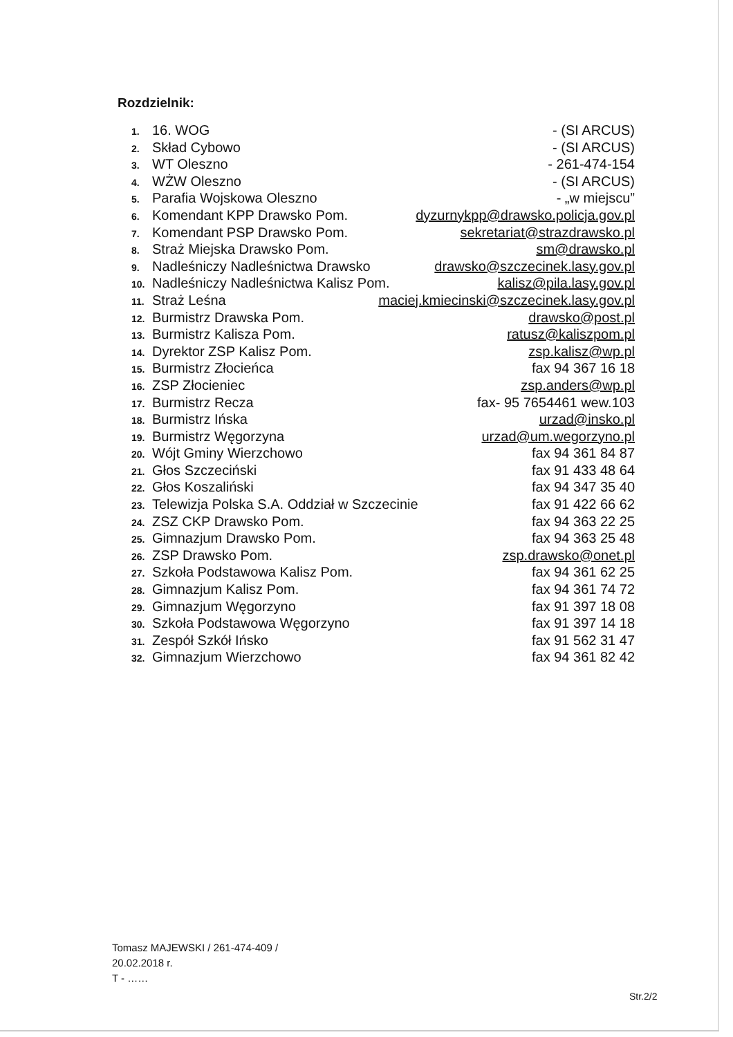Rozdzielnik:
1. 16. WOG - (SI ARCUS)
2. Skład Cybowo - (SI ARCUS)
3. WT Oleszno - 261-474-154
4. WŻW Oleszno - (SI ARCUS)
5. Parafia Wojskowa Oleszno - „w miejscu”
6. Komendant KPP Drawsko Pom. dyzurnykpp@drawsko.policja.gov.pl
7. Komendant PSP Drawsko Pom. sekretariat@strazdrawsko.pl
8. Straż Miejska Drawsko Pom. sm@drawsko.pl
9. Nadleśniczy Nadleśnictwa Drawsko drawsko@szczecinek.lasy.gov.pl
10. Nadleśniczy Nadleśnictwa Kalisz Pom. kalisz@pila.lasy.gov.pl
11. Straż Leśna maciej.kmiecinski@szczecinek.lasy.gov.pl
12. Burmistrz Drawska Pom. drawsko@post.pl
13. Burmistrz Kalisza Pom. ratusz@kaliszpom.pl
14. Dyrektor ZSP Kalisz Pom. zsp.kalisz@wp.pl
15. Burmistrz Złocieńca fax 94 367 16 18
16. ZSP Złocieniec zsp.anders@wp.pl
17. Burmistrz Recza fax- 95 7654461 wew.103
18. Burmistrz Ińska urzad@insko.pl
19. Burmistrz Węgorzyna urzad@um.wegorzyno.pl
20. Wójt Gminy Wierzchowo fax 94 361 84 87
21. Głos Szczeciński fax 91 433 48 64
22. Głos Koszaliński fax 94 347 35 40
23. Telewizja Polska S.A. Oddział w Szczecinie fax 91 422 66 62
24. ZSZ CKP Drawsko Pom. fax 94 363 22 25
25. Gimnazjum Drawsko Pom. fax 94 363 25 48
26. ZSP Drawsko Pom. zsp.drawsko@onet.pl
27. Szkoła Podstawowa Kalisz Pom. fax 94 361 62 25
28. Gimnazjum Kalisz Pom. fax 94 361 74 72
29. Gimnazjum Węgorzyno fax 91 397 18 08
30. Szkoła Podstawowa Węgorzyno fax 91 397 14 18
31. Zespół Szkół Ińsko fax 91 562 31 47
32. Gimnazjum Wierzchowo fax 94 361 82 42
Tomasz MAJEWSKI / 261-474-409 /
20.02.2018 r.
T - ……
Str.2/2